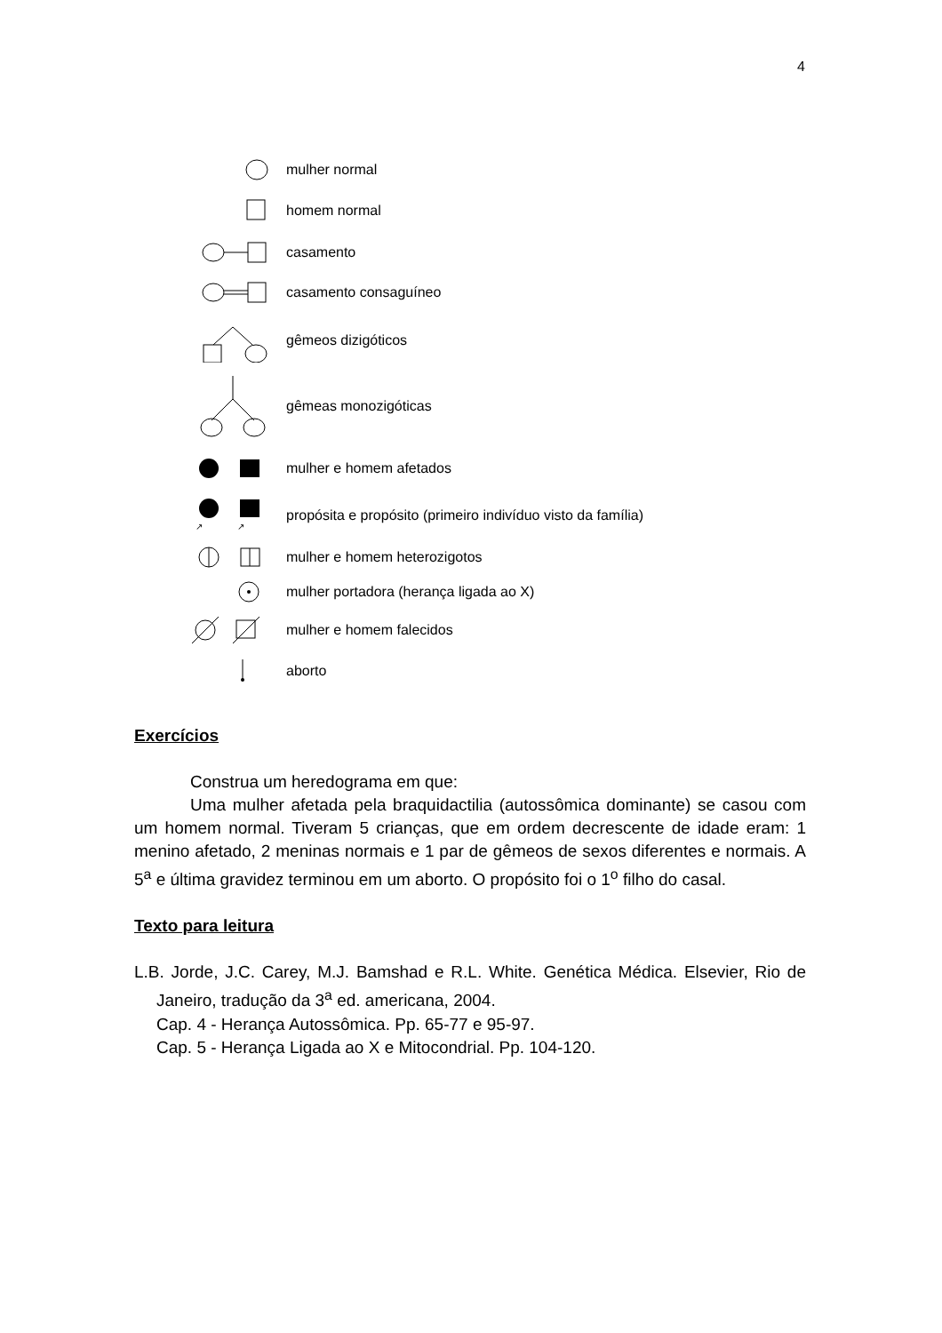4
mulher normal
homem normal
casamento
casamento consaguíneo
gêmeos dizigóticos
gêmeas monozigóticas
mulher e homem afetados
↗
↗
propósita e propósito (primeiro indivíduo visto da família)
mulher e homem heterozigotos
mulher portadora (herança ligada ao X)
mulher e homem falecidos
aborto
Exercícios
Construa um heredograma em que:
Uma mulher afetada pela braquidactilia (autossômica dominante) se casou com um homem normal. Tiveram 5 crianças, que em ordem decrescente de idade eram: 1 menino afetado, 2 meninas normais e 1 par de gêmeos de sexos diferentes e normais. A 5<sup>a</sup> e última gravidez terminou em um aborto. O propósito foi o 1<sup>o</sup> filho do casal.
Texto para leitura
L.B. Jorde, J.C. Carey, M.J. Bamshad e R.L. White. Genética Médica. Elsevier, Rio de Janeiro, tradução da 3<sup>a</sup> ed. americana, 2004.
Cap. 4 - Herança Autossômica. Pp. 65-77 e 95-97.
Cap. 5 - Herança Ligada ao X e Mitocondrial. Pp. 104-120.